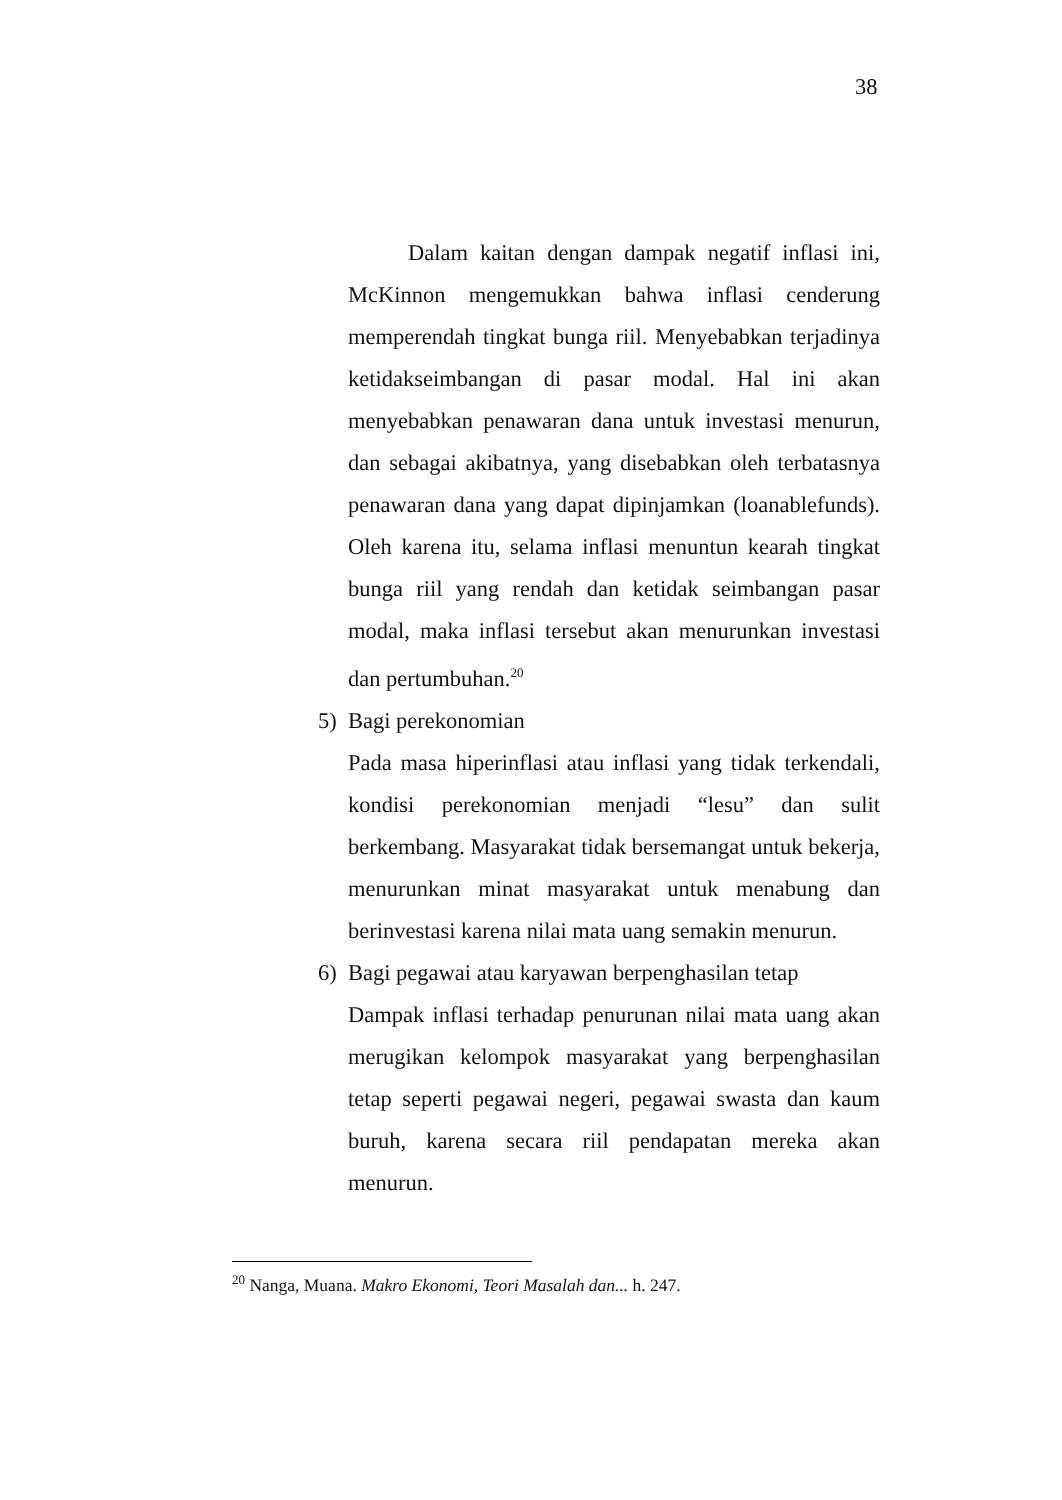38
Dalam kaitan dengan dampak negatif inflasi ini, McKinnon mengemukkan bahwa inflasi cenderung memperendah tingkat bunga riil. Menyebabkan terjadinya ketidakseimbangan di pasar modal. Hal ini akan menyebabkan penawaran dana untuk investasi menurun, dan sebagai akibatnya, yang disebabkan oleh terbatasnya penawaran dana yang dapat dipinjamkan (loanablefunds). Oleh karena itu, selama inflasi menuntun kearah tingkat bunga riil yang rendah dan ketidak seimbangan pasar modal, maka inflasi tersebut akan menurunkan investasi dan pertumbuhan.<sup>20</sup>
5) Bagi perekonomian
Pada masa hiperinflasi atau inflasi yang tidak terkendali, kondisi perekonomian menjadi “lesu” dan sulit berkembang. Masyarakat tidak bersemangat untuk bekerja, menurunkan minat masyarakat untuk menabung dan berinvestasi karena nilai mata uang semakin menurun.
6) Bagi pegawai atau karyawan berpenghasilan tetap
Dampak inflasi terhadap penurunan nilai mata uang akan merugikan kelompok masyarakat yang berpenghasilan tetap seperti pegawai negeri, pegawai swasta dan kaum buruh, karena secara riil pendapatan mereka akan menurun.
<sup>20</sup> Nanga, Muana. Makro Ekonomi, Teori Masalah dan... h. 247.